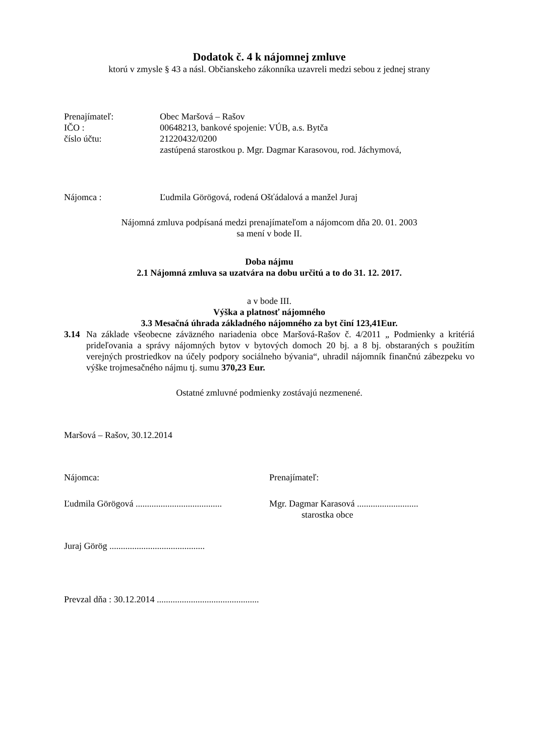Dodatok č. 4 k nájomnej zmluve
ktorú v zmysle § 43 a násl. Občianskeho zákonníka uzavreli medzi sebou z jednej strany
Prenajímateľ: Obec Maršová – Rašov
IČO : 00648213, bankové spojenie: VÚB, a.s. Bytča
číslo účtu: 21220432/0200
zastúpená starostkou p. Mgr. Dagmar Karasovou, rod. Jáchymová,
Nájomca : Ľudmila Görögová, rodená Ošťádalová a manžel Juraj
Nájomná zmluva podpísaná medzi prenajímateľom a nájomcom dňa 20. 01. 2003
sa mení v bode II.
Doba nájmu
2.1 Nájomná zmluva sa uzatvára na dobu určitú a to do 31. 12. 2017.
a v bode III.
Výška a platnosť nájomného
3.3 Mesačná úhrada základného nájomného za byt činí 123,41Eur.
3.14 Na základe všeobecne záväzného nariadenia obce Maršová-Rašov č. 4/2011 „ Podmienky a kritériá prideľovania a správy nájomných bytov v bytových domoch 20 bj. a 8 bj. obstaraných s použitím verejných prostriedkov na účely podpory sociálneho bývania“, uhradil nájomník finančnú zábezpeku vo výške trojmesačného nájmu tj. sumu 370,23 Eur.
Ostatné zmluvné podmienky zostávajú nezmenené.
Maršová – Rašov, 30.12.2014
Nájomca: Prenajímateľ:
Ľudmila Görögová ......................................
Mgr. Dagmar Karasová ...........................
starostka obce
Juraj Görög ..........................................
Prevzal dňa : 30.12.2014 .............................................